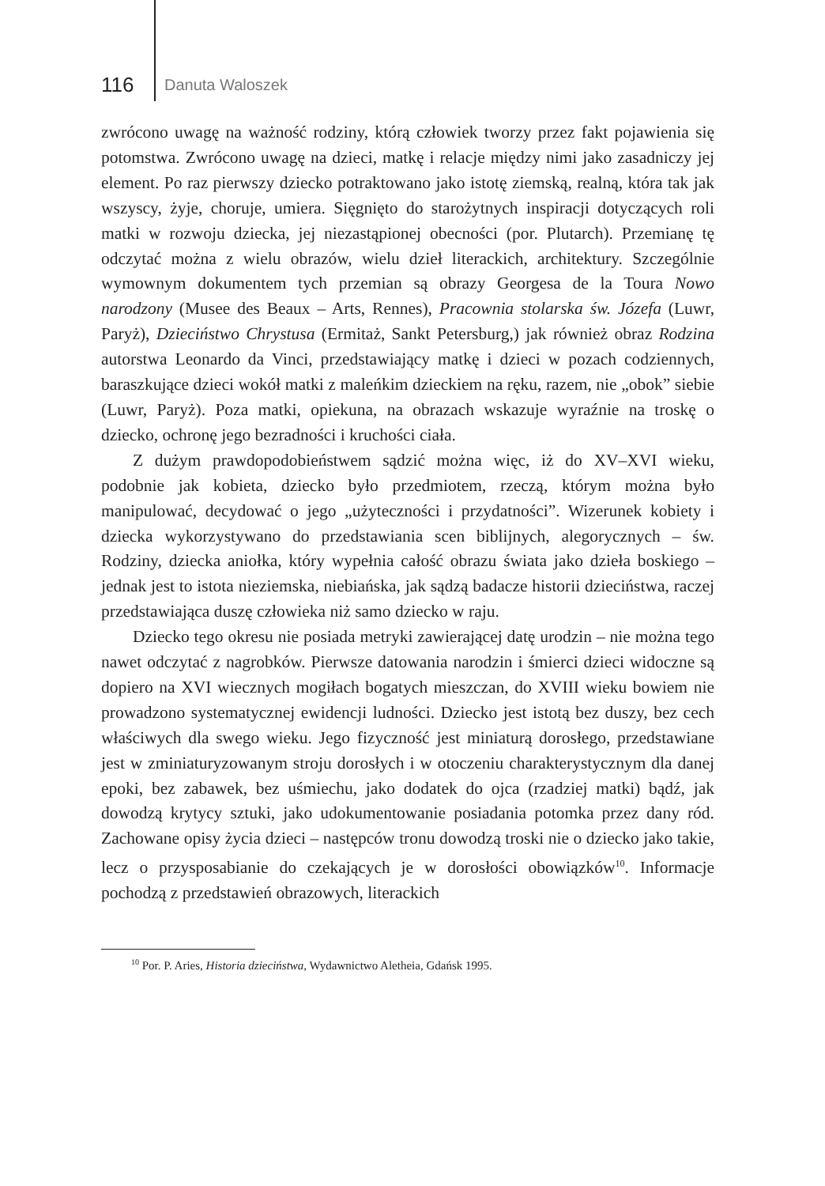116 Danuta Waloszek
zwrócono uwagę na ważność rodziny, którą człowiek tworzy przez fakt pojawienia się potomstwa. Zwrócono uwagę na dzieci, matkę i relacje między nimi jako zasadniczy jej element. Po raz pierwszy dziecko potraktowano jako istotę ziemską, realną, która tak jak wszyscy, żyje, choruje, umiera. Sięgnięto do starożytnych inspiracji dotyczących roli matki w rozwoju dziecka, jej niezastąpionej obecności (por. Plutarch). Przemianę tę odczytać można z wielu obrazów, wielu dzieł literackich, architektury. Szczególnie wymownym dokumentem tych przemian są obrazy Georgesa de la Toura Nowo narodzony (Musee des Beaux – Arts, Rennes), Pracownia stolarska św. Józefa (Luwr, Paryż), Dzieciństwo Chrystusa (Ermitaż, Sankt Petersburg,) jak również obraz Rodzina autorstwa Leonardo da Vinci, przedstawiający matkę i dzieci w pozach codziennych, baraszkujące dzieci wokół matki z maleńkim dzieckiem na ręku, razem, nie „obok” siebie (Luwr, Paryż). Poza matki, opiekuna, na obrazach wskazuje wyraźnie na troskę o dziecko, ochronę jego bezradności i kruchości ciała.
Z dużym prawdopodobieństwem sądzić można więc, iż do XV–XVI wieku, podobnie jak kobieta, dziecko było przedmiotem, rzeczą, którym można było manipulować, decydować o jego „użyteczności i przydatności”. Wizerunek kobiety i dziecka wykorzystywano do przedstawiania scen biblijnych, alegorycznych – św. Rodziny, dziecka aniołka, który wypełnia całość obrazu świata jako dzieła boskiego – jednak jest to istota nieziemska, niebiańska, jak sądzą badacze historii dzieciństwa, raczej przedstawiająca duszę człowieka niż samo dziecko w raju.
Dziecko tego okresu nie posiada metryki zawierającej datę urodzin – nie można tego nawet odczytać z nagrobków. Pierwsze datowania narodzin i śmierci dzieci widoczne są dopiero na XVI wiecznych mogiłach bogatych mieszczan, do XVIII wieku bowiem nie prowadzono systematycznej ewidencji ludności. Dziecko jest istotą bez duszy, bez cech właściwych dla swego wieku. Jego fizyczność jest miniaturą dorosłego, przedstawiane jest w zminiaturyzowanym stroju dorosłych i w otoczeniu charakterystycznym dla danej epoki, bez zabawek, bez uśmiechu, jako dodatek do ojca (rzadziej matki) bądź, jak dowodzą krytycy sztuki, jako udokumentowanie posiadania potomka przez dany ród. Zachowane opisy życia dzieci – następców tronu dowodzą troski nie o dziecko jako takie, lecz o przysposabianie do czekających je w dorosłości obowiązków<sup>10</sup>. Informacje pochodzą z przedstawień obrazowych, literackich
<sup>10</sup> Por. P. Aries, Historia dzieciństwa, Wydawnictwo Aletheia, Gdańsk 1995.